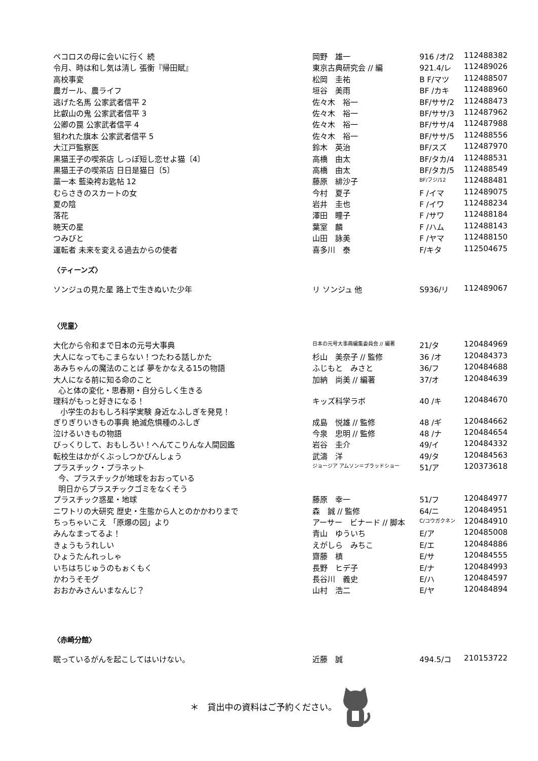| ペコロスの母に会いに行く 続 | 岡野 雄一 | 916 /オ/2 | 112488382 |
| 令月、時は和し気は清し 張衡『帰田賦』 | 東京古典研究会 // 編 | 921.4/レ | 112489026 |
| 高校事変 | 松岡 圭祐 | B F/マツ | 112488507 |
| 農ガール、農ライフ | 垣谷 美雨 | BF /カキ | 112488960 |
| 逃げた名馬 公家武者信平 2 | 佐々木 裕一 | BF/ササ/2 | 112488473 |
| 比叡山の鬼 公家武者信平 3 | 佐々木 裕一 | BF/ササ/3 | 112487962 |
| 公卿の罠 公家武者信平 4 | 佐々木 裕一 | BF/ササ/4 | 112487988 |
| 狙われた旗本 公家武者信平 5 | 佐々木 裕一 | BF/ササ/5 | 112488556 |
| 大江戸監察医 | 鈴木 英治 | BF/スズ | 112487970 |
| 黒猫王子の喫茶店 しっぽ短し恋せよ猫〔4〕 | 高橋 由太 | BF/タカ/4 | 112488531 |
| 黒猫王子の喫茶店 日日是猫日〔5〕 | 高橋 由太 | BF/タカ/5 | 112488549 |
| 藁一本 藍染袴お匙帖 12 | 藤原 緋沙子 | BF/フジ/12 | 112488481 |
| むらさきのスカートの女 | 今村 夏子 | F /イマ | 112489075 |
| 夏の陰 | 岩井 圭也 | F /イワ | 112488234 |
| 落花 | 澤田 瞳子 | F /サワ | 112488184 |
| 暁天の星 | 葉室 麟 | F /ハム | 112488143 |
| つみびと | 山田 詠美 | F /ヤマ | 112488150 |
| 運転者 未来を変える過去からの使者 | 喜多川 泰 | F/キタ | 112504675 |
〈ティーンズ〉
| ソンジュの見た星 路上で生きぬいた少年 | リ ソンジュ 他 | S936/リ | 112489067 |
〈児童〉
| 大化から令和まで日本の元号大事典 | 日本の元号大事典編集委員会 // 編著 | 21/タ | 120484969 |
| 大人になってもこまらない！つたわる話しかた | 杉山 美奈子 // 監修 | 36 /オ | 120484373 |
| あみちゃんの魔法のことば 夢をかなえる15の物語 | ふじもと みさと | 36/フ | 120484688 |
| 大人になる前に知る命のこと 心と体の変化・思春期・自分らしく生きる | 加納 尚美 // 編著 | 37/オ | 120484639 |
| 理科がもっと好きになる！ 小学生のおもしろ科学実験 身近なふしぎを発見！ | キッズ科学ラボ | 40 /キ | 120484670 |
| ぎりぎりいきもの事典 絶滅危惧種のふしぎ | 成島 悦雄 // 監修 | 48 /ギ | 120484662 |
| 泣けるいきもの物語 | 今泉 忠明 // 監修 | 48 /ナ | 120484654 |
| びっくりして、おもしろい！へんてこりんな人間図鑑 | 岩谷 圭介 | 49/イ | 120484332 |
| 転校生はかがくぶっしつかびんしょう | 武濤 洋 | 49/タ | 120484563 |
| プラスチック・プラネット 今、プラスチックが地球をおおっている 明日からプラスチックゴミをなくそう | ジョージア アムソン＝ブラッドショー | 51/ア | 120373618 |
| プラスチック惑星・地球 | 藤原 幸一 | 51/フ | 120484977 |
| ニワトリの大研究 歴史・生態から人とのかかわりまで | 森 誠 // 監修 | 64/ニ | 120484951 |
| ちっちゃいこえ 「原爆の図」より | アーサー ビナード // 脚本 | C/コウガクネン | 120484910 |
| みんなまってるよ！ | 青山 ゆういち | E/ア | 120485008 |
| きょうもうれしい | えがしら みちこ | E/エ | 120484886 |
| ひょうたんれっしゃ | 齋藤 槙 | E/サ | 120484555 |
| いちはちじゅうのもぉくもく | 長野 ヒデ子 | E/ナ | 120484993 |
| かわうそモグ | 長谷川 義史 | E/ハ | 120484597 |
| おおかみさんいまなんじ？ | 山村 浩二 | E/ヤ | 120484894 |
〈赤崎分館〉
| 眠っているがんを起こしてはいけない。 | 近藤 誠 | 494.5/コ | 210153722 |
＊　貸出中の資料はご予約ください。